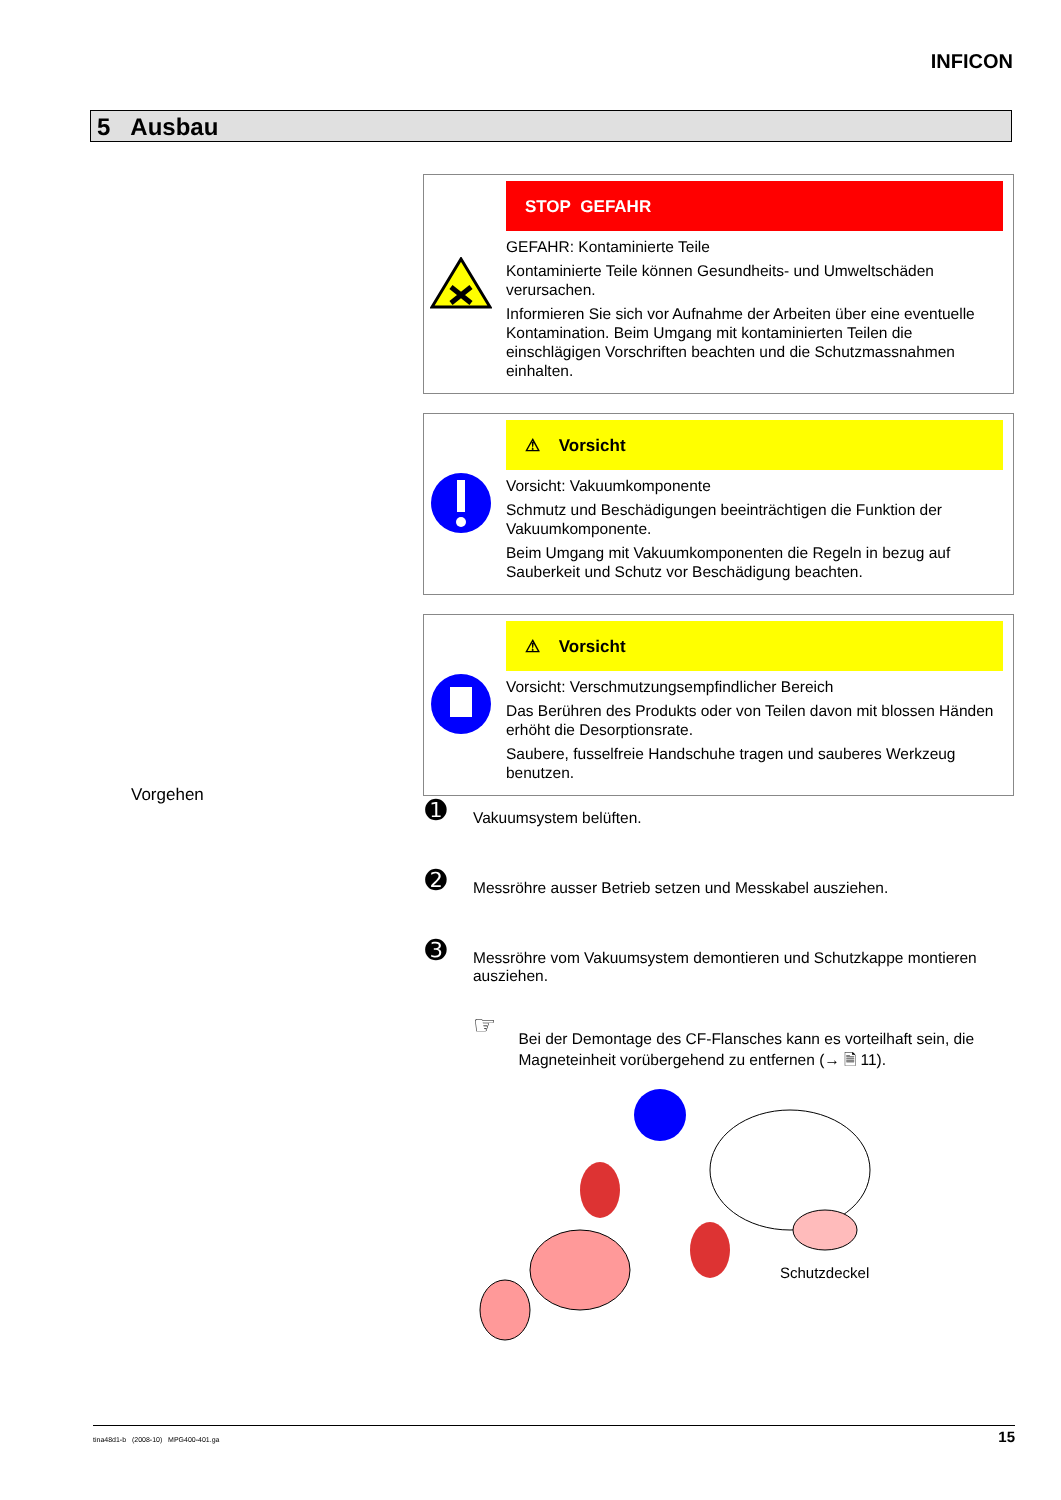INFICON
5 Ausbau
STOP GEFAHR
GEFAHR: Kontaminierte Teile
Kontaminierte Teile können Gesundheits- und Umweltschäden verursachen.
Informieren Sie sich vor Aufnahme der Arbeiten über eine eventuelle Kontamination. Beim Umgang mit kontaminierten Teilen die einschlägigen Vorschriften beachten und die Schutzmassnahmen einhalten.
⚠ Vorsicht
Vorsicht: Vakuumkomponente
Schmutz und Beschädigungen beeinträchtigen die Funktion der Vakuumkomponente.
Beim Umgang mit Vakuumkomponenten die Regeln in bezug auf Sauberkeit und Schutz vor Beschädigung beachten.
⚠ Vorsicht
Vorsicht: Verschmutzungsempfindlicher Bereich
Das Berühren des Produkts oder von Teilen davon mit blossen Händen erhöht die Desorptionsrate.
Saubere, fusselfreie Handschuhe tragen und sauberes Werkzeug benutzen.
Vorgehen
➊
Vakuumsystem belüften.
➋
Messröhre ausser Betrieb setzen und Messkabel ausziehen.
➌
Messröhre vom Vakuumsystem demontieren und Schutzkappe montieren ausziehen.
☞
Bei der Demontage des CF-Flansches kann es vorteilhaft sein, die Magneteinheit vorübergehend zu entfernen (→ 🗎 11).
Schutzdeckel
tina48d1-b (2008-10) MPG400-401.ga 15